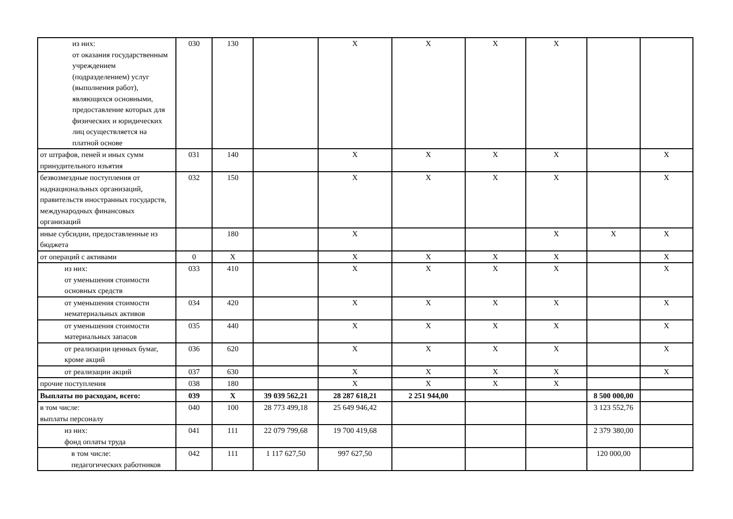| из них: от оказания государственным учреждением (подразделением) услуг (выполнения работ), являющихся основными, предоставление которых для физических и юридических лиц осуществляется на платной основе | 030 | 130 | | X | X | X | X | | |
| от штрафов, пеней и иных сумм принудительного изъятия | 031 | 140 | | X | X | X | X | | X |
| безвозмездные поступления от наднациональных организаций, правительств иностранных государств, международных финансовых организаций | 032 | 150 | | X | X | X | X | | X |
| иные субсидии, предоставленные из бюджета | | 180 | | X | | | X | X | X |
| от операций с активами | 0 | X | | X | X | X | X | | X |
| из них: от уменьшения стоимости основных средств | 033 | 410 | | X | X | X | X | | X |
| от уменьшения стоимости нематериальных активов | 034 | 420 | | X | X | X | X | | X |
| от уменьшения стоимости материальных запасов | 035 | 440 | | X | X | X | X | | X |
| от реализации ценных бумаг, кроме акций | 036 | 620 | | X | X | X | X | | X |
| от реализации акций | 037 | 630 | | X | X | X | X | | X |
| прочие поступления | 038 | 180 | | X | X | X | X | | |
| Выплаты по расходам, всего: | 039 | X | 39 039 562,21 | 28 287 618,21 | 2 251 944,00 | | | 8 500 000,00 | |
| в том числе: выплаты персоналу | 040 | 100 | 28 773 499,18 | 25 649 946,42 | | | | 3 123 552,76 | |
| из них: фонд оплаты труда | 041 | 111 | 22 079 799,68 | 19 700 419,68 | | | | 2 379 380,00 | |
| в том числе: педагогических работников | 042 | 111 | 1 117 627,50 | 997 627,50 | | | | 120 000,00 | |